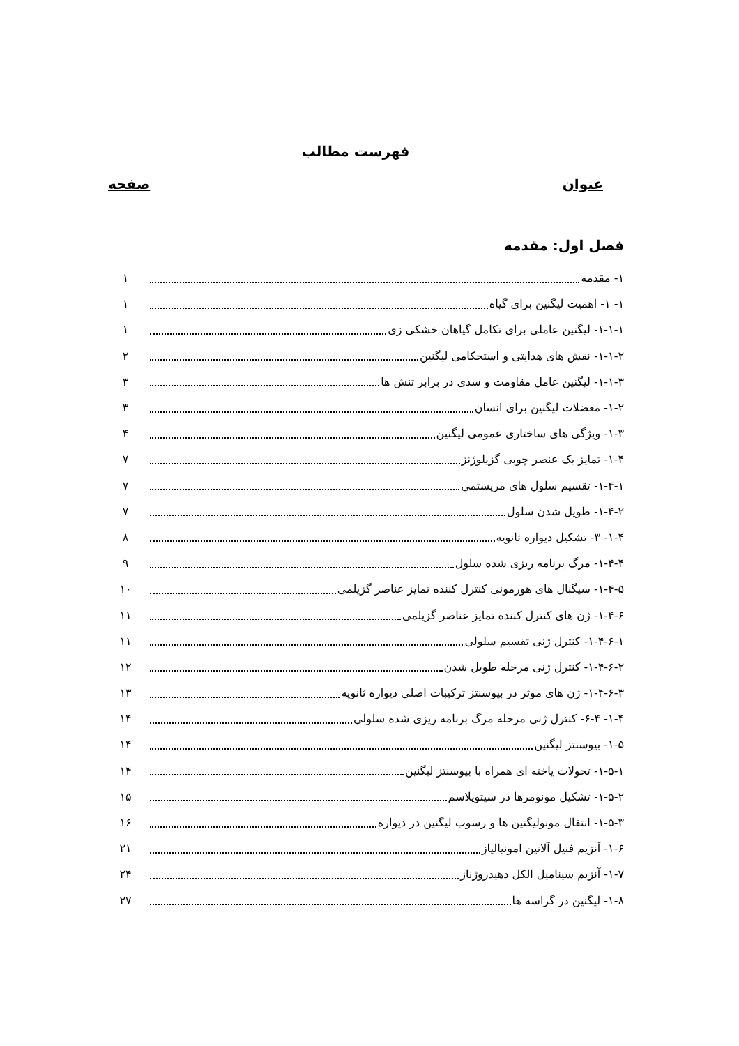فهرست مطالب
عنوان صفحه
فصل اول: مقدمه
۱- مقدمه ۱
۱- ۱- اهمیت لیگنین برای گیاه ۱
۱-۱-۱- لیگنین عاملی برای تکامل گیاهان خشکی زی ۱
۱-۱-۲- نقش های هدایتی و استحکامی لیگنین ۲
۱-۱-۳- لیگنین عامل مقاومت و سدی در برابر تنش ها ۳
۱-۲- معضلات لیگنین برای انسان ۳
۱-۳- ویژگی های ساختاری عمومی لیگنین ۴
۱-۴- تمایز یک عنصر چوبی گزیلوژنز ۷
۱-۴-۱- تقسیم سلول های مریستمی ۷
۱-۴-۲- طویل شدن سلول ۷
۱-۴- ۳- تشکیل دیواره ثانویه ۸
۱-۴-۴- مرگ برنامه ریزی شده سلول ۹
۱-۴-۵- سیگنال های هورمونی کنترل کننده تمایز عناصر گزیلمی ۱۰
۱-۴-۶- ژن های کنترل کننده تمایز عناصر گزیلمی ۱۱
۱-۴-۶-۱- کنترل ژنی تقسیم سلولی ۱۱
۱-۴-۶-۲- کنترل ژنی مرحله طویل شدن ۱۲
۱-۴-۶-۳- ژن های موثر در بیوسنتز ترکیبات اصلی دیواره ثانویه ۱۳
۱-۴- ۶-۴- کنترل ژنی مرحله مرگ برنامه ریزی شده سلولی ۱۴
۱-۵- بیوسنتز لیگنین ۱۴
۱-۵-۱- تحولات یاخته ای همراه با بیوسنتز لیگنین ۱۴
۱-۵-۲- تشکیل مونومرها در سیتوپلاسم ۱۵
۱-۵-۳- انتقال مونولیگنین ها و رسوب لیگنین در دیواره ۱۶
۱-۶- آنزیم فنیل آلانین امونیالیاز ۲۱
۱-۷- آنزیم سینامیل الکل دهیدروژناز ۲۴
۱-۸- لیگنین در گراسه ها ۲۷